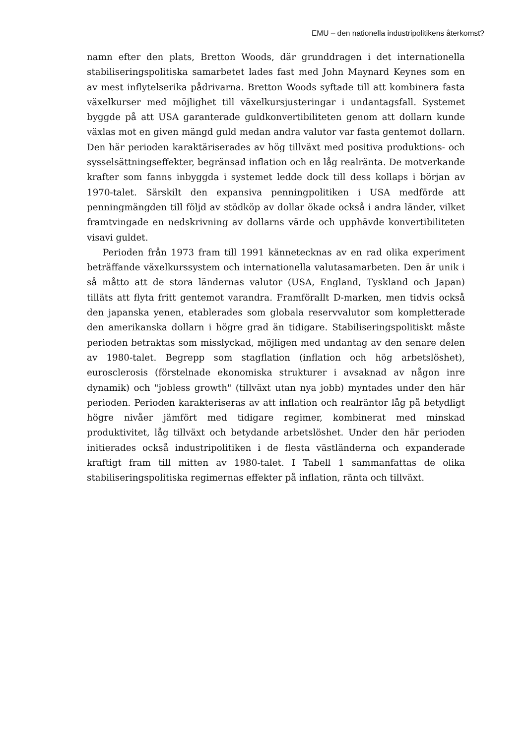EMU – den nationella industripolitikens återkomst?
namn efter den plats, Bretton Woods, där grunddragen i det internationella stabiliseringspolitiska samarbetet lades fast med John Maynard Keynes som en av mest inflytelserika pådrivarna. Bretton Woods syftade till att kombinera fasta växelkurser med möjlighet till växelkursjusteringar i undantagsfall. Systemet byggde på att USA garanterade guldkonvertibiliteten genom att dollarn kunde växlas mot en given mängd guld medan andra valutor var fasta gentemot dollarn. Den här perioden karaktäriserades av hög tillväxt med positiva produktions- och sysselsättningseffekter, begränsad inflation och en låg realränta. De motverkande krafter som fanns inbyggda i systemet ledde dock till dess kollaps i början av 1970-talet. Särskilt den expansiva penningpolitiken i USA medförde att penningmängden till följd av stödköp av dollar ökade också i andra länder, vilket framtvingade en nedskrivning av dollarns värde och upphävde konvertibiliteten visavi guldet.
Perioden från 1973 fram till 1991 kännetecknas av en rad olika experiment beträffande växelkurssystem och internationella valutasamarbeten. Den är unik i så måtto att de stora ländernas valutor (USA, England, Tyskland och Japan) tilläts att flyta fritt gentemot varandra. Framförallt D-marken, men tidvis också den japanska yenen, etablerades som globala reservvalutor som kompletterade den amerikanska dollarn i högre grad än tidigare. Stabiliseringspolitiskt måste perioden betraktas som misslyckad, möjligen med undantag av den senare delen av 1980-talet. Begrepp som stagflation (inflation och hög arbetslöshet), eurosclerosis (förstelnade ekonomiska strukturer i avsaknad av någon inre dynamik) och "jobless growth" (tillväxt utan nya jobb) myntades under den här perioden. Perioden karakteriseras av att inflation och realräntor låg på betydligt högre nivåer jämfört med tidigare regimer, kombinerat med minskad produktivitet, låg tillväxt och betydande arbetslöshet. Under den här perioden initierades också industripolitiken i de flesta västländerna och expanderade kraftigt fram till mitten av 1980-talet. I Tabell 1 sammanfattas de olika stabiliseringspolitiska regimernas effekter på inflation, ränta och tillväxt.